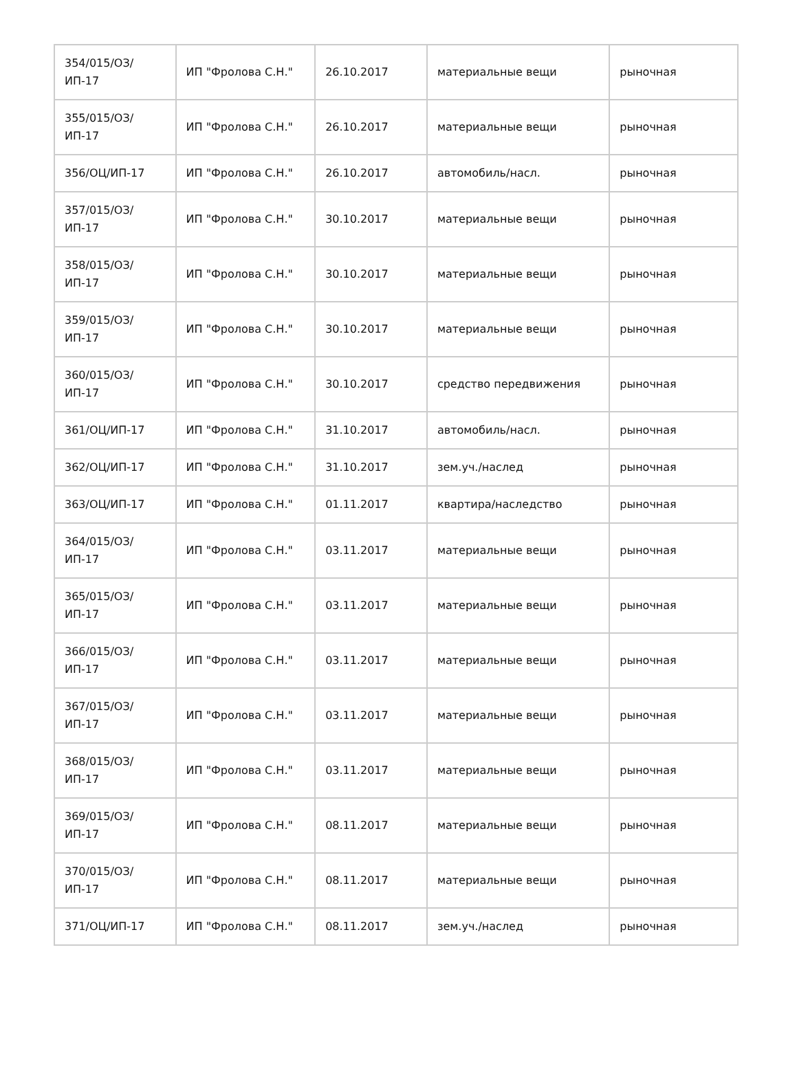| 354/015/ОЗ/ИП-17 | ИП "Фролова С.Н." | 26.10.2017 | материальные вещи | рыночная |
| 355/015/ОЗ/ИП-17 | ИП "Фролова С.Н." | 26.10.2017 | материальные вещи | рыночная |
| 356/ОЦ/ИП-17 | ИП "Фролова С.Н." | 26.10.2017 | автомобиль/насл. | рыночная |
| 357/015/ОЗ/ИП-17 | ИП "Фролова С.Н." | 30.10.2017 | материальные вещи | рыночная |
| 358/015/ОЗ/ИП-17 | ИП "Фролова С.Н." | 30.10.2017 | материальные вещи | рыночная |
| 359/015/ОЗ/ИП-17 | ИП "Фролова С.Н." | 30.10.2017 | материальные вещи | рыночная |
| 360/015/ОЗ/ИП-17 | ИП "Фролова С.Н." | 30.10.2017 | средство передвижения | рыночная |
| 361/ОЦ/ИП-17 | ИП "Фролова С.Н." | 31.10.2017 | автомобиль/насл. | рыночная |
| 362/ОЦ/ИП-17 | ИП "Фролова С.Н." | 31.10.2017 | зем.уч./наслед | рыночная |
| 363/ОЦ/ИП-17 | ИП "Фролова С.Н." | 01.11.2017 | квартира/наследство | рыночная |
| 364/015/ОЗ/ИП-17 | ИП "Фролова С.Н." | 03.11.2017 | материальные вещи | рыночная |
| 365/015/ОЗ/ИП-17 | ИП "Фролова С.Н." | 03.11.2017 | материальные вещи | рыночная |
| 366/015/ОЗ/ИП-17 | ИП "Фролова С.Н." | 03.11.2017 | материальные вещи | рыночная |
| 367/015/ОЗ/ИП-17 | ИП "Фролова С.Н." | 03.11.2017 | материальные вещи | рыночная |
| 368/015/ОЗ/ИП-17 | ИП "Фролова С.Н." | 03.11.2017 | материальные вещи | рыночная |
| 369/015/ОЗ/ИП-17 | ИП "Фролова С.Н." | 08.11.2017 | материальные вещи | рыночная |
| 370/015/ОЗ/ИП-17 | ИП "Фролова С.Н." | 08.11.2017 | материальные вещи | рыночная |
| 371/ОЦ/ИП-17 | ИП "Фролова С.Н." | 08.11.2017 | зем.уч./наслед | рыночная |